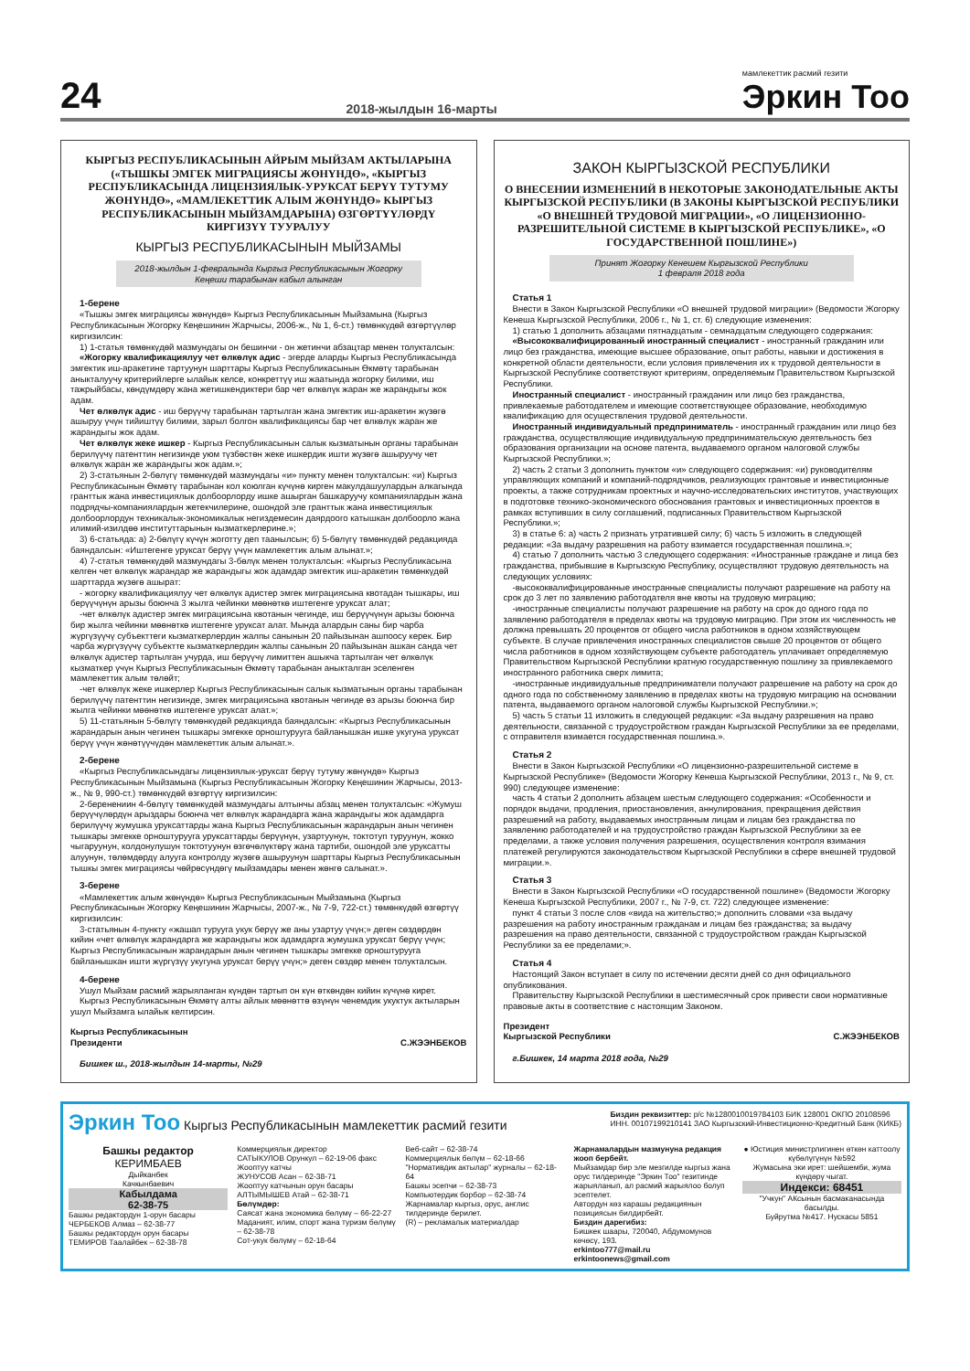24 2018-жылдын 16-марты мамлекеттик расмий гезити
Эркин Тоо
КЫРГЫЗ РЕСПУБЛИКАСЫНЫН АЙРЫМ МЫЙЗАМ АКТЫЛАРЫНА («ТЫШКЫ ЭМГЕК МИГРАЦИЯСЫ ЖӨНҮНДӨ», «КЫРГЫЗ РЕСПУБЛИКАСЫНДА ЛИЦЕНЗИЯЛЫК-УРУКСАТ БЕРҮҮ ТУТУМУ ЖӨНҮНДӨ», «МАМЛЕКЕТТИК АЛЫМ ЖӨНҮНДӨ» КЫРГЫЗ РЕСПУБЛИКАСЫНЫН МЫЙЗАМДАРЫНА) ӨЗГӨРТҮҮЛӨРДҮ КИРГИЗҮҮ ТУУРАЛУУ
КЫРГЫЗ РЕСПУБЛИКАСЫНЫН МЫЙЗАМЫ
2018-жылдын 1-февралында Кыргыз Республикасынын Жогорку Кеңеши тарабынан кабыл алынган
1-берене
«Тышкы эмгек миграциясы жөнүндө» Кыргыз Республикасынын Мыйзамына (Кыргыз Республикасынын Жогорку Кеңешинин Жарчысы, 2006-ж., № 1, 6-ст.) төмөнкүдөй өзгөртүүлөр киргизилсин:
1) 1-статья төмөнкүдөй мазмундагы он бешинчи - он жетинчи абзацтар менен толуктал­сын:
«Жогорку квалификациялуу чет өлкөлүк адис - эгерде аларды Кыргыз Республикасында эмгектик иш-аракетине тартуунун шарттары Кыргыз Республикасынын Өкмөтү тарабынан аныкталуучу критерийлерге ылайык келсе, конкреттүү иш жаатында жогорку билими, иш тажрыйбасы, көндүмдөрү жана жетишкендиктери бар чет өлкөлүк жаран же жарандыгы жок адам.
Чет өлкөлүк адис - иш берүүчү тарабынан тартылган жана эмгектик иш-аракетин жүзөгө ашыруу үчүн тийиштүү билими, зарыл болгон квалификациясы бар чет өлкөлүк жаран же жарандыгы жок адам.
Чет өлкөлүк жеке ишкер - Кыргыз Республикасынын салык кызматынын органы тарабынан берилүүчү патенттин негизинде уюм түзбөстөн жеке ишкердик ишти жүзөгө ашыруучу чет өлкөлүк жаран же жарандыгы жок адам.»;
2) 3-статьянын 2-бөлүгү төмөнкүдөй мазмундагы «и» пункту менен толуктал­сын: «и) Кыргыз Республикасынын Өкмөтү тарабынан кол коюлган күчүнө кирген макулдашуулардын алкагында гранттык жана инвестициялык долбоорлорду ишке ашырган башкаруучу компаниялардын жана подрядчы-компаниялардын жетекчилерине, ошондой эле гранттык жана инвестициялык долбоорлордун техникалык-экономикалык негиздемесин даярдоого катышкан долбоорло жана илимий-изилдөө институттарынын кызматкерлерине.»;
3) 6-статьяда: а) 2-бөлүгү күчүн жоготту деп таанылсын; б) 5-бөлүгү төмөнкүдөй редакцияда баяндалсын: «Иштегенге уруксат берүү үчүн мамлекеттик алым алынат.»;
4) 7-статья төмөнкүдөй мазмундагы 3-бөлүк менен толуктал­сын: «Кыргыз Республикасына келген чет өлкөлүк жарандар же жарандыгы жок адамдар эмгектик иш-аракетин төмөнкүдөй шарттарда жүзөгө ашырат:
- жогорку квалификациялуу чет өлкөлүк адистер эмгек миграциясына квотадан тышкары, иш берүүчүнүн арызы боюнча 3 жылга чейинки мөөнөткө иштегенге уруксат алат;
-чет өлкөлүк адистер эмгек миграциясына квотанын чегинде, иш берүүчүнүн арызы боюнча бир жылга чейинки мөөнөткө иштегенге уруксат алат. Мында алардын саны бир чарба жүргүзүүчү субъекттеги кызматкерлердин жалпы санынын 20 пайызынан ашпоосу керек. Бир чарба жүргүзүүчү субъектте кызматкерлердин жалпы санынын 20 пайызынан ашкан санда чет өлкөлүк адистер тартылган учурда, иш берүүчү лимиттен ашыкча тартылган чет өлкөлүк кызматкер үчүн Кыргыз Республикасынын Өкмөтү тарабынан аныкталган эселенген мамлекеттик алым төлөйт;
-чет өлкөлүк жеке ишкерлер Кыргыз Республикасынын салык кызматынын органы тарабынан берилүүчү патенттин негизинде, эмгек миграциясына квотанын чегинде өз арызы боюнча бир жылга чейинки мөөнөткө иштегенге уруксат алат.»;
5) 11-статьянын 5-бөлүгү төмөнкүдөй редакцияда баяндалсын: «Кыргыз Республикасынын жарандарын анын чегинен тышкары эмгекке орноштурууга байланышкан ишке укугуна уруксат берүү үчүн жөнөтүүчүдөн мамлекеттик алым алынат.».
2-берене
«Кыргыз Республикасындагы лицензиялык-уруксат берүү тутуму жөнүндө» Кыргыз Республикасынын Мыйзамына (Кыргыз Республикасынын Жогорку Кеңешинин Жарчысы, 2013-ж., № 9, 990-ст.) төмөнкүдөй өзгөртүү киргизилсин:
2-беренениин 4-бөлүгү төмөнкүдөй мазмундагы алтынчы абзац менен толуктал­сын: «Жумуш берүүчүлөрдүн арыздары боюнча чет өлкөлүк жарандарга жана жарандыгы жок адамдарга берилүүчү жумушка уруксаттарды жана Кыргыз Республикасынын жарандарын анын чегинен тышкары эмгекке орноштурууга уруксаттарды берүүнүн, узартуунун, токтотуп туруунун, жокко чыгаруунун, колдонулушун токтотуунун өзгөчөлүктөрү жана тартиби, ошондой эле уруксатты алуунун, төлөмдөрдү алууга контролду жүзөгө ашыруунун шарттары Кыргыз Республикасынын тышкы эмгек миграциясы чөйрөсүндөгү мыйзамдары менен жөнгө салынат.».
3-берене
«Мамлекеттик алым жөнүндө» Кыргыз Республикасынын Мыйзамына (Кыргыз Республикасынын Жогорку Кеңешинин Жарчысы, 2007-ж., № 7-9, 722-ст.) төмөнкүдөй өзгөртүү киргизилсин:
3-статьянын 4-пункту «жашап турууга укук берүү же аны узартуу үчүн;» деген сөздөрдөн кийин «чет өлкөлүк жарандарга же жарандыгы жок адамдарга жумушка уруксат берүү үчүн; Кыргыз Республикасынын жарандарын анын чегинен тышкары эмгекке орноштурууга байланышкан ишти жүргүзүү укугуна уруксат берүү үчүн;» деген сөздөр менен толуктал­сын.
4-берене
Ушул Мыйзам расмий жарыяланган күндөн тартып он күн өткөндөн кийин күчүнө кирет.
Кыргыз Республикасынын Өкмөтү алты айлык мөөнөттө өзүнүн ченемдик укуктук актыларын ушул Мыйзамга ылайык келтирсин.
Кыргыз Республикасынын
Президенти
С.ЖЭЭНБЕКОВ
Бишкек ш., 2018-жылдын 14-марты, №29
ЗАКОН КЫРГЫЗСКОЙ РЕСПУБЛИКИ
О ВНЕСЕНИИ ИЗМЕНЕНИЙ В НЕКОТОРЫЕ ЗАКОНОДАТЕЛЬНЫЕ АКТЫ КЫРГЫЗСКОЙ РЕСПУБЛИКИ (В ЗАКОНЫ КЫРГЫЗСКОЙ РЕСПУБЛИКИ «О ВНЕШНЕЙ ТРУДОВОЙ МИГРАЦИИ», «О ЛИЦЕНЗИОННО-РАЗРЕШИТЕЛЬНОЙ СИСТЕМЕ В КЫРГЫЗСКОЙ РЕСПУБЛИКЕ», «О ГОСУДАРСТВЕННОЙ ПОШЛИНЕ»)
Принят Жогорку Кенешем Кыргызской Республики
1 февраля 2018 года
Статья 1
Внести в Закон Кыргызской Республики «О внешней трудовой миграции» (Ведомости Жогорку Кенеша Кыргызской Республики, 2006 г., № 1, ст. 6) следующие изменения:
1) статью 1 дополнить абзацами пятнадцатым - семнадцатым следующего содержания:
«Высококвалифицированный иностранный специалист - иностранный гражданин или лицо без гражданства, имеющие высшее образование, опыт работы, навыки и достижения в конкретной области деятельности, если условия привлечения их к трудовой деятельности в Кыргызской Республике соответствуют критериям, определяемым Правительством Кыргызской Республики.
Иностранный специалист - иностранный гражданин или лицо без гражданства, привлекаемые работодателем и имеющие соответствующее образование, необходимую квалификацию для осуществления трудовой деятельности.
Иностранный индивидуальный предприниматель - иностранный гражданин или лицо без гражданства, осуществляющие индивидуальную предпринимательскую деятельность без образования организации на основе патента, выдаваемого органом налоговой службы Кыргызской Республики.»;
2) часть 2 статьи 3 дополнить пунктом «и» следующего содержания: «и) руководителям управляющих компаний и компаний-подрядчиков, реализующих грантовые и инвестиционные проекты, а также сотрудникам проектных и научно-исследовательских институтов, участвующих в подготовке технико-экономического обоснования грантовых и инвестиционных проектов в рамках вступивших в силу соглашений, подписанных Правительством Кыргызской Республики.»;
3) в статье 6: а) часть 2 признать утратившей силу; б) часть 5 изложить в следующей редакции: «За выдачу разрешения на работу взимается государственная пошлина.»;
4) статью 7 дополнить частью 3 следующего содержания: «Иностранные граждане и лица без гражданства, прибывшие в Кыргызскую Республику, осуществляют трудовую деятельность на следующих условиях:
-высококвалифицированные иностранные специалисты получают разрешение на работу на срок до 3 лет по заявлению работодателя вне квоты на трудовую миграцию;
-иностранные специалисты получают разрешение на работу на срок до одного года по заявлению работодателя в пределах квоты на трудовую миграцию. При этом их численность не должна превышать 20 процентов от общего числа работников в одном хозяйствующем субъекте. В случае привлечения иностранных специалистов свыше 20 процентов от общего числа работников в одном хозяйствующем субъекте работодатель уплачивает определяемую Правительством Кыргызской Республики кратную государственную пошлину за привлекаемого иностранного работника сверх лимита;
-иностранные индивидуальные предприниматели получают разрешение на работу на срок до одного года по собственному заявлению в пределах квоты на трудовую миграцию на основании патента, выдаваемого органом налоговой службы Кыргызской Республики.»;
5) часть 5 статьи 11 изложить в следующей редакции: «За выдачу разрешения на право деятельности, связанной с трудоустройством граждан Кыргызской Республики за ее пределами, с отправителя взимается государственная пошлина.».
Статья 2
Внести в Закон Кыргызской Республики «О лицензионно-разрешительной системе в Кыргызской Республике» (Ведомости Жогорку Кенеша Кыргызской Республики, 2013 г., № 9, ст. 990) следующее изменение:
часть 4 статьи 2 дополнить абзацем шестым следующего содержания: «Особенности и порядок выдачи, продления, приостановления, аннулирования, прекращения действия разрешений на работу, выдаваемых иностранным лицам и лицам без гражданства по заявлению работодателей и на трудоустройство граждан Кыргызской Республики за ее пределами, а также условия получения разрешения, осуществления контроля взимания платежей регулируются законодательством Кыргызской Республики в сфере внешней трудовой миграции.».
Статья 3
Внести в Закон Кыргызской Республики «О государственной пошлине» (Ведомости Жогорку Кенеша Кыргызской Республики, 2007 г., № 7-9, ст. 722) следующее изменение:
пункт 4 статьи 3 после слов «вида на жительство;» дополнить словами «за выдачу разрешения на работу иностранным гражданам и лицам без гражданства; за выдачу разрешения на право деятельности, связанной с трудоустройством граждан Кыргызской Республики за ее пределами;».
Статья 4
Настоящий Закон вступает в силу по истечении десяти дней со дня официального опубликования.
Правительству Кыргызской Республики в шестимесячный срок привести свои нормативные правовые акты в соответствие с настоящим Законом.
Президент
Кыргызской Республики
С.ЖЭЭНБЕКОВ
г.Бишкек, 14 марта 2018 года, №29
Эркин Тоо Кыргыз Республикасынын мамлекеттик расмий гезити Биздин реквизиттер: р/с №1280010019784103 БИК 128001 ОКПО 20108596
ИНН. 00107199210141 ЗАО Кыргызский-Инвестиционно-Кредитный Банк (КИКБ)
Башкы редактор
КЕРИМБАЕВ
Дыйканбек
Качкынбаевич
Кабылдама
62-38-75
Башкы редактордун 1-орун басары
ЧЕРБЕКОВ Алмаз – 62-38-77
Башкы редактордун орун басары
ТЕМИРОВ Таалайбек – 62-38-78
Коммерциялык директор
САТЫКУЛОВ Орункул – 62-19-06 факс
Жооптуу катчы
ЖУНУСОВ Асан – 62-38-71
Жооптуу катчынын орун басары
АЛТЫМЫШЕВ Атай – 62-38-71
Бөлүмдөр:
Саясат жана экономика бөлүмү – 66-22-27
Маданият, илим, спорт жана туризм бөлүмү – 62-38-78
Сот-укук бөлүмү – 62-18-64
Веб-сайт – 62-38-74
Коммерциялык бөлүм – 62-18-66
"Нормативдик актылар" журналы – 62-18-64
Башкы эсепчи – 62-38-73
Компьютердик борбор – 62-38-74
Жарнамалар кыргыз, орус, англис тилдеринде берилет.
(R) – рекламалык материалдар
Жарнамалардын мазмунуна редакция жооп бербейт.
Мыйзамдар бир эле мезгилде кыргыз жана орус тилдеринде "Эркин Тоо" гезитинде жарыяланып, ал расмий жарыялоо болуп эсептелет.
Автордун көз карашы редакциянын позициясын билдирбейт.
Биздин дарегибиз:
Бишкек шаары, 720040, Абдумомунов көчөсү, 193.
erkintoo777@mail.ru
erkintoonews@gmail.com
● Юстиция министрлигинен өткөн каттоолу күбөлүгүнүн №592
Жумасына эки ирет: шейшемби, жума күндөрү чыгат.
Индекси: 68451
"Учкун" АКсынын басмаканасында басылды.
Буйрутма №417. Нускасы 5851